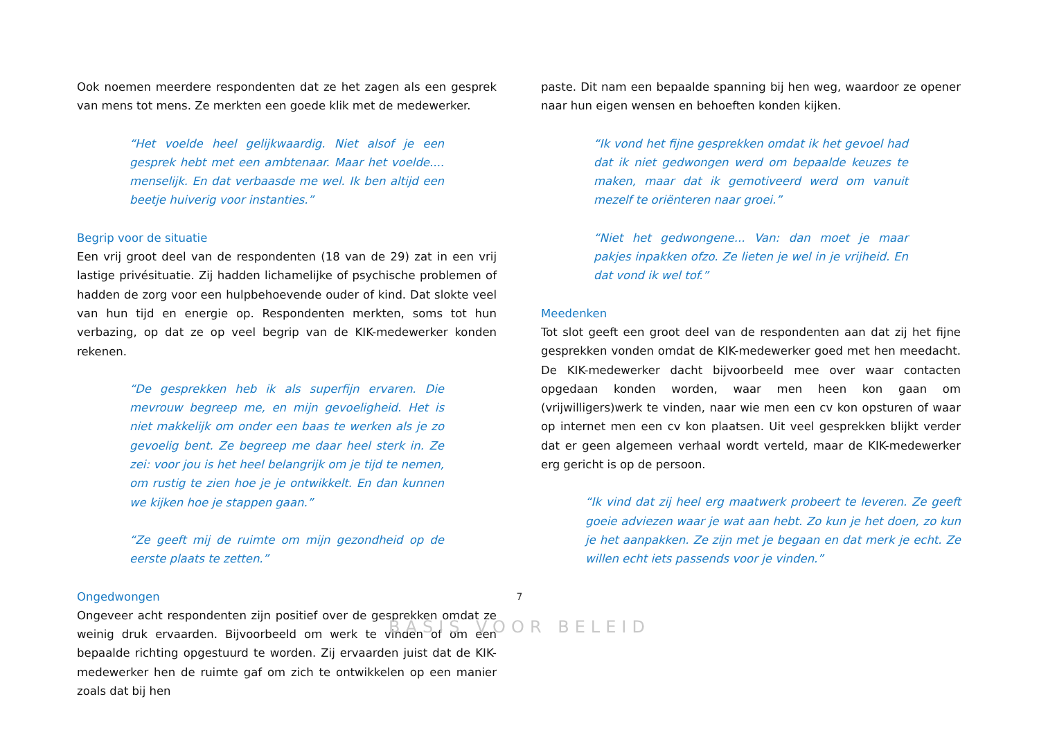Ook noemen meerdere respondenten dat ze het zagen als een gesprek van mens tot mens. Ze merkten een goede klik met de medewerker.
“Het voelde heel gelijkwaardig. Niet alsof je een gesprek hebt met een ambtenaar. Maar het voelde.... menselijk. En dat verbaasde me wel. Ik ben altijd een beetje huiverig voor instanties.”
Begrip voor de situatie
Een vrij groot deel van de respondenten (18 van de 29) zat in een vrij lastige privésituatie. Zij hadden lichamelijke of psychische problemen of hadden de zorg voor een hulpbehoevende ouder of kind. Dat slokte veel van hun tijd en energie op. Respondenten merkten, soms tot hun verbazing, op dat ze op veel begrip van de KIK-medewerker konden rekenen.
“De gesprekken heb ik als superfijn ervaren. Die mevrouw begreep me, en mijn gevoeligheid. Het is niet makkelijk om onder een baas te werken als je zo gevoelig bent. Ze begreep me daar heel sterk in. Ze zei: voor jou is het heel belangrijk om je tijd te nemen, om rustig te zien hoe je je ontwikkelt. En dan kunnen we kijken hoe je stappen gaan.”
“Ze geeft mij de ruimte om mijn gezondheid op de eerste plaats te zetten.”
Ongedwongen
Ongeveer acht respondenten zijn positief over de gesprekken omdat ze weinig druk ervaarden. Bijvoorbeeld om werk te vinden of om een bepaalde richting opgestuurd te worden. Zij ervaarden juist dat de KIK-medewerker hen de ruimte gaf om zich te ontwikkelen op een manier zoals dat bij hen
paste. Dit nam een bepaalde spanning bij hen weg, waardoor ze opener naar hun eigen wensen en behoeften konden kijken.
“Ik vond het fijne gesprekken omdat ik het gevoel had dat ik niet gedwongen werd om bepaalde keuzes te maken, maar dat ik gemotiveerd werd om vanuit mezelf te oriënteren naar groei.”
“Niet het gedwongene... Van: dan moet je maar pakjes inpakken ofzo. Ze lieten je wel in je vrijheid. En dat vond ik wel tof.”
Meedenken
Tot slot geeft een groot deel van de respondenten aan dat zij het fijne gesprekken vonden omdat de KIK-medewerker goed met hen meedacht. De KIK-medewerker dacht bijvoorbeeld mee over waar contacten opgedaan konden worden, waar men heen kon gaan om (vrijwilligers)werk te vinden, naar wie men een cv kon opsturen of waar op internet men een cv kon plaatsen. Uit veel gesprekken blijkt verder dat er geen algemeen verhaal wordt verteld, maar de KIK-medewerker erg gericht is op de persoon.
“Ik vind dat zij heel erg maatwerk probeert te leveren. Ze geeft goeie adviezen waar je wat aan hebt. Zo kun je het doen, zo kun je het aanpakken. Ze zijn met je begaan en dat merk je echt. Ze willen echt iets passends voor je vinden.”
7
BASIS VOOR BELEID